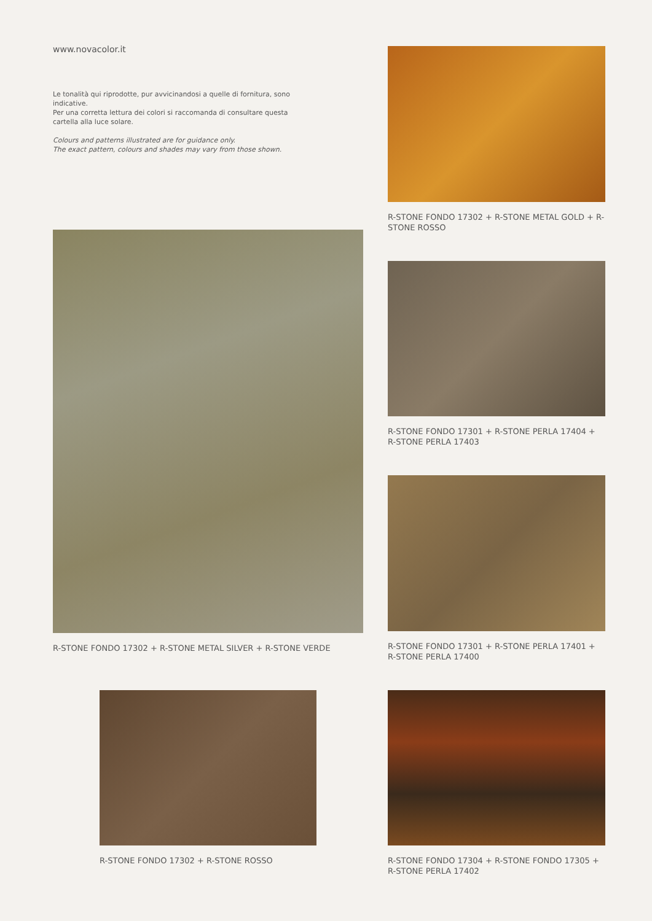www.novacolor.it
Le tonalità qui riprodotte, pur avvicinandosi a quelle di fornitura, sono indicative.
Per una corretta lettura dei colori si raccomanda di consultare questa cartella alla luce solare.
Colours and patterns illustrated are for guidance only.
The exact pattern, colours and shades may vary from those shown.
R-STONE FONDO 17302 + R-STONE METAL GOLD + R-STONE ROSSO
R-STONE FONDO 17302 + R-STONE METAL SILVER + R-STONE VERDE
R-STONE FONDO 17301 + R-STONE PERLA 17404 + R-STONE PERLA 17403
R-STONE FONDO 17301 + R-STONE PERLA 17401 + R-STONE PERLA 17400
R-STONE FONDO 17302 + R-STONE ROSSO
R-STONE FONDO 17304 + R-STONE FONDO 17305 + R-STONE PERLA 17402